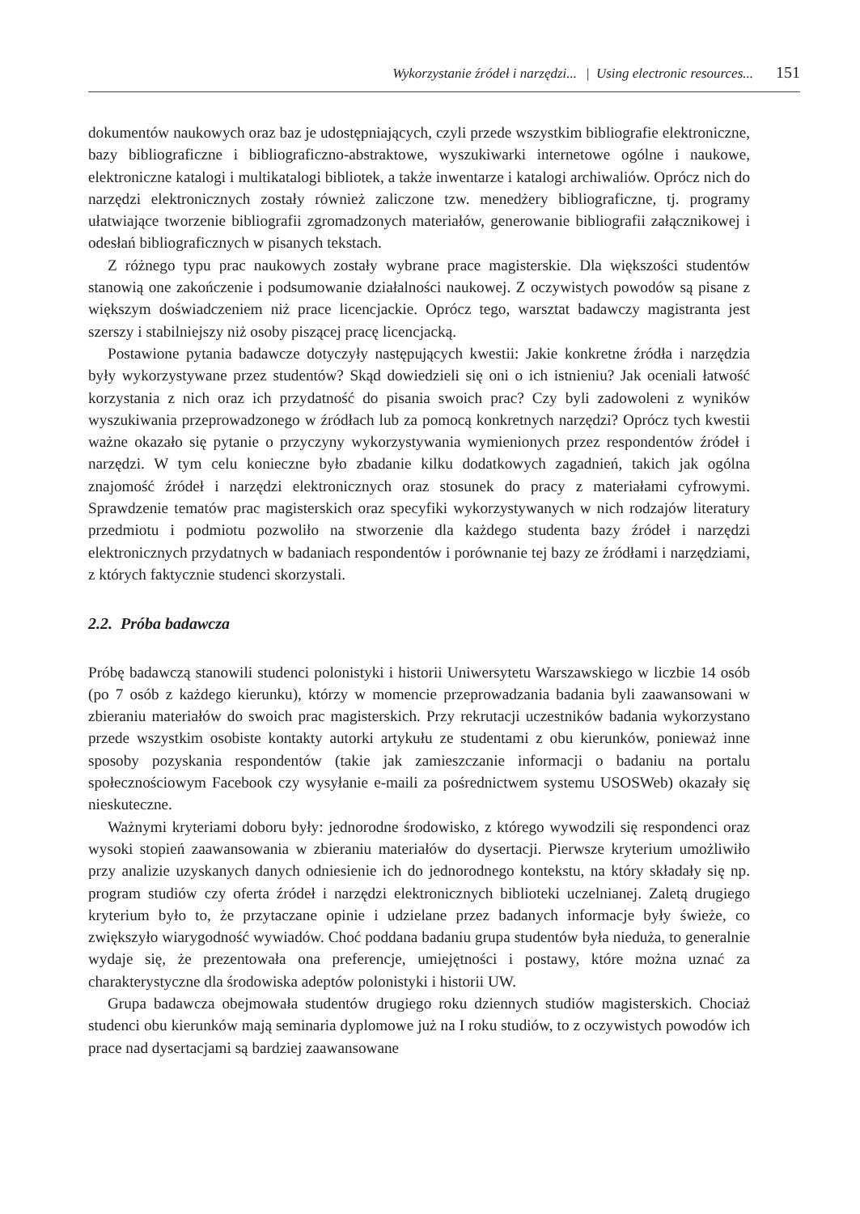Wykorzystanie źródeł i narzędzi... | Using electronic resources... 151
dokumentów naukowych oraz baz je udostępniających, czyli przede wszystkim bibliografie elektroniczne, bazy bibliograficzne i bibliograficzno-abstraktowe, wyszukiwarki internetowe ogólne i naukowe, elektroniczne katalogi i multikatalogi bibliotek, a także inwentarze i katalogi archiwaliów. Oprócz nich do narzędzi elektronicznych zostały również zaliczone tzw. menedżery bibliograficzne, tj. programy ułatwiające tworzenie bibliografii zgromadzonych materiałów, generowanie bibliografii załącznikowej i odesłań bibliograficznych w pisanych tekstach.
Z różnego typu prac naukowych zostały wybrane prace magisterskie. Dla większości studentów stanowią one zakończenie i podsumowanie działalności naukowej. Z oczywistych powodów są pisane z większym doświadczeniem niż prace licencjackie. Oprócz tego, warsztat badawczy magistranta jest szerszy i stabilniejszy niż osoby piszącej pracę licencjacką.
Postawione pytania badawcze dotyczyły następujących kwestii: Jakie konkretne źródła i narzędzia były wykorzystywane przez studentów? Skąd dowiedzieli się oni o ich istnieniu? Jak oceniali łatwość korzystania z nich oraz ich przydatność do pisania swoich prac? Czy byli zadowoleni z wyników wyszukiwania przeprowadzonego w źródłach lub za pomocą konkretnych narzędzi? Oprócz tych kwestii ważne okazało się pytanie o przyczyny wykorzystywania wymienionych przez respondentów źródeł i narzędzi. W tym celu konieczne było zbadanie kilku dodatkowych zagadnień, takich jak ogólna znajomość źródeł i narzędzi elektronicznych oraz stosunek do pracy z materiałami cyfrowymi. Sprawdzenie tematów prac magisterskich oraz specyfiki wykorzystywanych w nich rodzajów literatury przedmiotu i podmiotu pozwoliło na stworzenie dla każdego studenta bazy źródeł i narzędzi elektronicznych przydatnych w badaniach respondentów i porównanie tej bazy ze źródłami i narzędziami, z których faktycznie studenci skorzystali.
2.2. Próba badawcza
Próbę badawczą stanowili studenci polonistyki i historii Uniwersytetu Warszawskiego w liczbie 14 osób (po 7 osób z każdego kierunku), którzy w momencie przeprowadzania badania byli zaawansowani w zbieraniu materiałów do swoich prac magisterskich. Przy rekrutacji uczestników badania wykorzystano przede wszystkim osobiste kontakty autorki artykułu ze studentami z obu kierunków, ponieważ inne sposoby pozyskania respondentów (takie jak zamieszczanie informacji o badaniu na portalu społecznościowym Facebook czy wysyłanie e-maili za pośrednictwem systemu USOSWeb) okazały się nieskuteczne.
Ważnymi kryteriami doboru były: jednorodne środowisko, z którego wywodzili się respondenci oraz wysoki stopień zaawansowania w zbieraniu materiałów do dysertacji. Pierwsze kryterium umożliwiło przy analizie uzyskanych danych odniesienie ich do jednorodnego kontekstu, na który składały się np. program studiów czy oferta źródeł i narzędzi elektronicznych biblioteki uczelnianej. Zaletą drugiego kryterium było to, że przytaczane opinie i udzielane przez badanych informacje były świeże, co zwiększyło wiarygodność wywiadów. Choć poddana badaniu grupa studentów była nieduża, to generalnie wydaje się, że prezentowała ona preferencje, umiejętności i postawy, które można uznać za charakterystyczne dla środowiska adeptów polonistyki i historii UW.
Grupa badawcza obejmowała studentów drugiego roku dziennych studiów magisterskich. Chociaż studenci obu kierunków mają seminaria dyplomowe już na I roku studiów, to z oczywistych powodów ich prace nad dysertacjami są bardziej zaawansowane